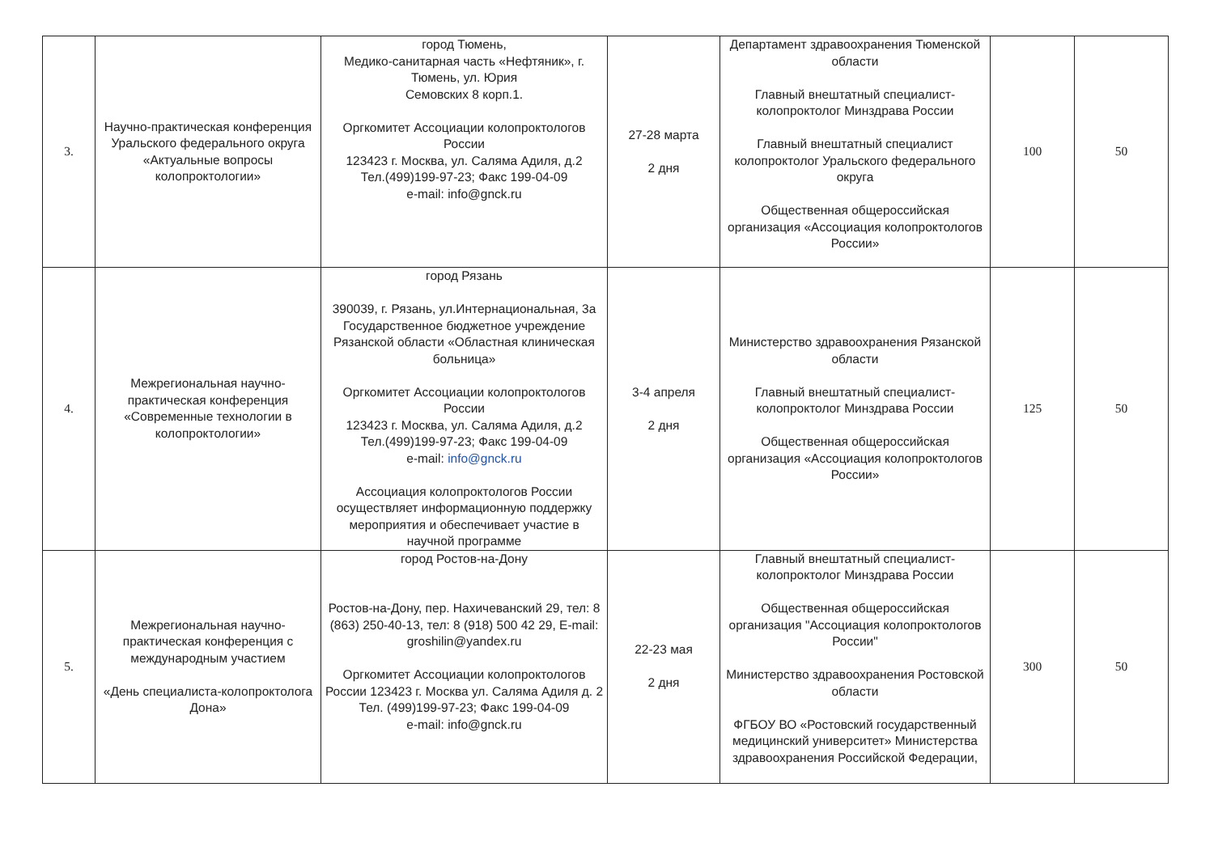| 3. | Научно-практическая конференция Уральского федерального округа «Актуальные вопросы колопроктологии» | город Тюмень, Медико-санитарная часть «Нефтяник», г. Тюмень, ул. Юрия Семовских 8 корп.1. Оргкомитет Ассоциации колопроктологов России 123423 г. Москва, ул. Саляма Адиля, д.2 Тел.(499)199-97-23; Факс 199-04-09 e-mail: info@gnck.ru | 27-28 марта 2 дня | Департамент здравоохранения Тюменской области Главный внештатный специалист-колопроктолог Минздрава России Главный внештатный специалист колопроктолог Уральского федерального округа Общественная общероссийская организация «Ассоциация колопроктологов России» | 100 | 50 |
| 4. | Межрегиональная научно-практическая конференция «Современные технологии в колопроктологии» | город Рязань 390039, г. Рязань, ул.Интернациональная, 3а Государственное бюджетное учреждение Рязанской области «Областная клиническая больница» Оргкомитет Ассоциации колопроктологов России 123423 г. Москва, ул. Саляма Адиля, д.2 Тел.(499)199-97-23; Факс 199-04-09 e-mail: info@gnck.ru Ассоциация колопроктологов России осуществляет информационную поддержку мероприятия и обеспечивает участие в научной программе | 3-4 апреля 2 дня | Министерство здравоохранения Рязанской области Главный внештатный специалист-колопроктолог Минздрава России Общественная общероссийская организация «Ассоциация колопроктологов России» | 125 | 50 |
| 5. | Межрегиональная научно-практическая конференция с международным участием «День специалиста-колопроктолога Дона» | город Ростов-на-Дону Ростов-на-Дону, пер. Нахичеванский 29, тел: 8 (863) 250-40-13, тел: 8 (918) 500 42 29, E-mail: groshilin@yandex.ru Оргкомитет Ассоциации колопроктологов России 123423 г. Москва ул. Саляма Адиля д. 2 Тел. (499)199-97-23; Факс 199-04-09 e-mail: info@gnck.ru | 22-23 мая 2 дня | Главный внештатный специалист-колопроктолог Минздрава России Общественная общероссийская организация "Ассоциация колопроктологов России" Министерство здравоохранения Ростовской области ФГБОУ ВО «Ростовский государственный медицинский университет» Министерства здравоохранения Российской Федерации, | 300 | 50 |